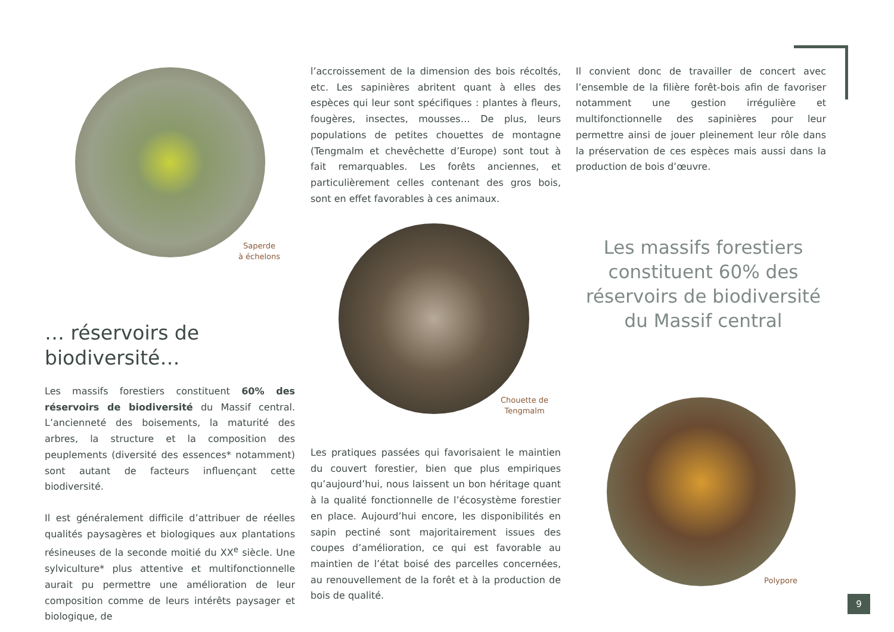Saperde
à échelons
Chouette de
Tengmalm
Polypore
l’accroissement de la dimension des bois récoltés, etc. Les sapinières abritent quant à elles des espèces qui leur sont spécifiques : plantes à fleurs, fougères, insectes, mousses… De plus, leurs populations de petites chouettes de montagne (Tengmalm et chevêchette d’Europe) sont tout à fait remarquables. Les forêts anciennes, et particulièrement celles contenant des gros bois, sont en effet favorables à ces animaux.
Il convient donc de travailler de concert avec l’ensemble de la filière forêt-bois afin de favoriser notamment une gestion irrégulière et multifonctionnelle des sapinières pour leur permettre ainsi de jouer pleinement leur rôle dans la préservation de ces espèces mais aussi dans la production de bois d’œuvre.
Les massifs forestiers constituent 60% des réservoirs de biodiversité du Massif central
… réservoirs de
biodiversité…
Les massifs forestiers constituent 60% des réservoirs de biodiversité du Massif central. L’ancienneté des boisements, la maturité des arbres, la structure et la composition des peuplements (diversité des essences* notamment) sont autant de facteurs influençant cette biodiversité.
Il est généralement difficile d’attribuer de réelles qualités paysagères et biologiques aux plantations résineuses de la seconde moitié du XX<sup>e</sup> siècle. Une sylviculture* plus attentive et multifonctionnelle aurait pu permettre une amélioration de leur composition comme de leurs intérêts paysager et biologique, de
Les pratiques passées qui favorisaient le maintien du couvert forestier, bien que plus empiriques qu’aujourd’hui, nous laissent un bon héritage quant à la qualité fonctionnelle de l’écosystème forestier en place. Aujourd’hui encore, les disponibilités en sapin pectiné sont majoritairement issues des coupes d’amélioration, ce qui est favorable au maintien de l’état boisé des parcelles concernées, au renouvellement de la forêt et à la production de bois de qualité.
9